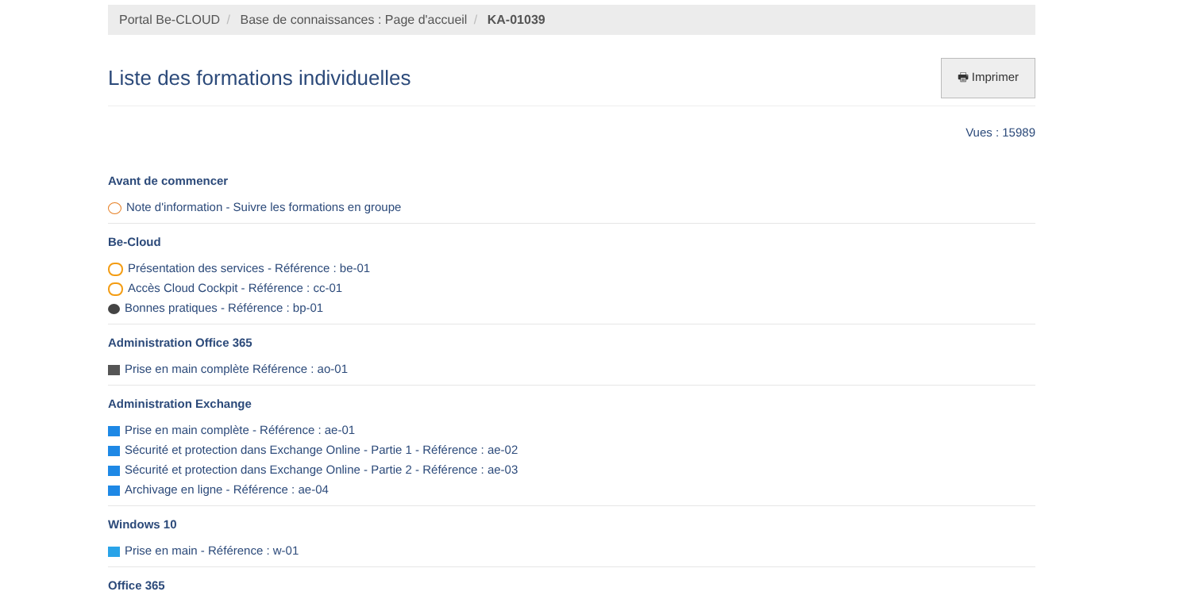Portal Be-CLOUD / Base de connaissances : Page d'accueil / KA-01039
Liste des formations individuelles
🖶 Imprimer
Vues : 15989
Avant de commencer
Note d'information - Suivre les formations en groupe
Be-Cloud
Présentation des services - Référence : be-01
Accès Cloud Cockpit - Référence : cc-01
Bonnes pratiques - Référence : bp-01
Administration Office 365
Prise en main complète Référence : ao-01
Administration Exchange
Prise en main complète - Référence : ae-01
Sécurité et protection dans Exchange Online - Partie 1 - Référence : ae-02
Sécurité et protection dans Exchange Online - Partie 2 - Référence : ae-03
Archivage en ligne - Référence : ae-04
Windows 10
Prise en main - Référence : w-01
Office 365